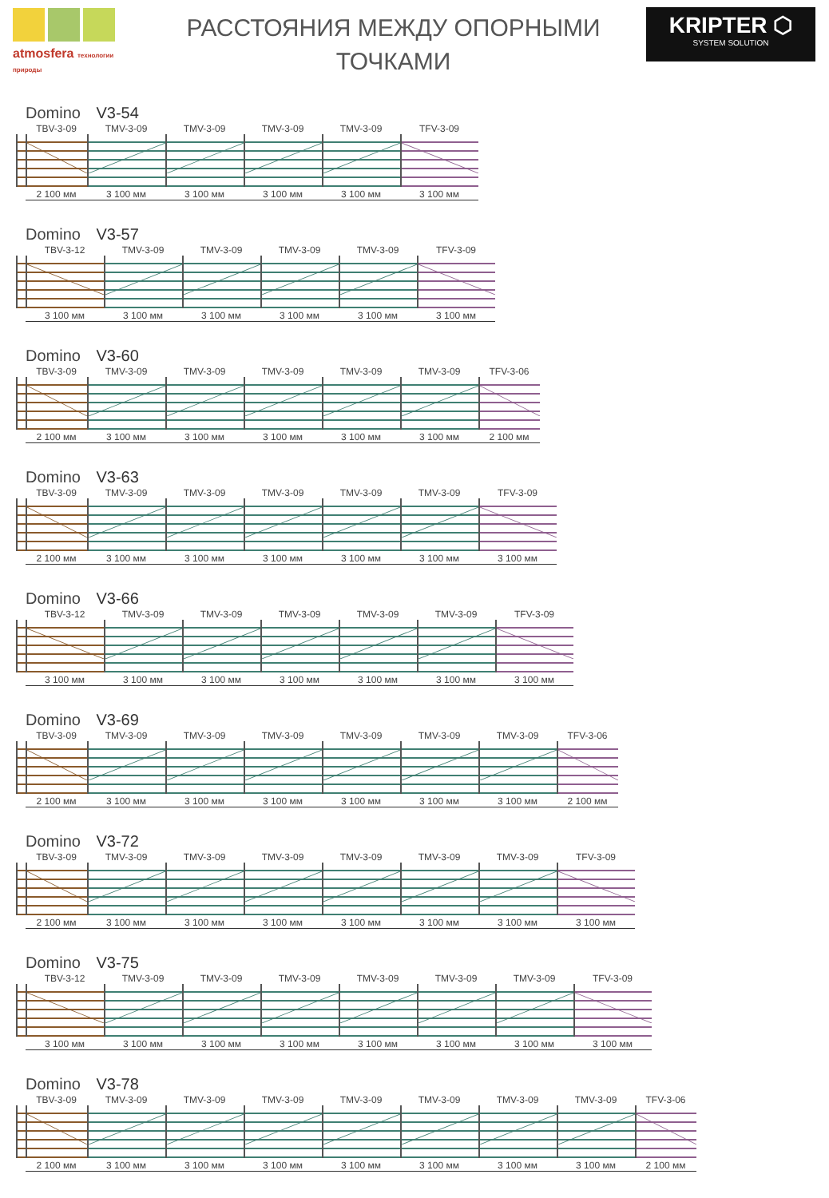atmosfera технологии природы
РАССТОЯНИЯ МЕЖДУ ОПОРНЫМИ
ТОЧКАМИ
KRIPTER ⬡
SYSTEM SOLUTION
Domino V3-54
TBV-3-09 TMV-3-09 TMV-3-09 TMV-3-09 TMV-3-09 TFV-3-09
2 100 мм 3 100 мм 3 100 мм 3 100 мм 3 100 мм 3 100 мм
Domino V3-57
TBV-3-12 TMV-3-09 TMV-3-09 TMV-3-09 TMV-3-09 TFV-3-09
3 100 мм 3 100 мм 3 100 мм 3 100 мм 3 100 мм 3 100 мм
Domino V3-60
TBV-3-09 TMV-3-09 TMV-3-09 TMV-3-09 TMV-3-09 TMV-3-09 TFV-3-06
2 100 мм 3 100 мм 3 100 мм 3 100 мм 3 100 мм 3 100 мм 2 100 мм
Domino V3-63
TBV-3-09 TMV-3-09 TMV-3-09 TMV-3-09 TMV-3-09 TMV-3-09 TFV-3-09
2 100 мм 3 100 мм 3 100 мм 3 100 мм 3 100 мм 3 100 мм 3 100 мм
Domino V3-66
TBV-3-12 TMV-3-09 TMV-3-09 TMV-3-09 TMV-3-09 TMV-3-09 TFV-3-09
3 100 мм 3 100 мм 3 100 мм 3 100 мм 3 100 мм 3 100 мм 3 100 мм
Domino V3-69
TBV-3-09 TMV-3-09 TMV-3-09 TMV-3-09 TMV-3-09 TMV-3-09 TMV-3-09 TFV-3-06
2 100 мм 3 100 мм 3 100 мм 3 100 мм 3 100 мм 3 100 мм 3 100 мм 2 100 мм
Domino V3-72
TBV-3-09 TMV-3-09 TMV-3-09 TMV-3-09 TMV-3-09 TMV-3-09 TMV-3-09 TFV-3-09
2 100 мм 3 100 мм 3 100 мм 3 100 мм 3 100 мм 3 100 мм 3 100 мм 3 100 мм
Domino V3-75
TBV-3-12 TMV-3-09 TMV-3-09 TMV-3-09 TMV-3-09 TMV-3-09 TMV-3-09 TFV-3-09
3 100 мм 3 100 мм 3 100 мм 3 100 мм 3 100 мм 3 100 мм 3 100 мм 3 100 мм
Domino V3-78
TBV-3-09 TMV-3-09 TMV-3-09 TMV-3-09 TMV-3-09 TMV-3-09 TMV-3-09 TMV-3-09 TFV-3-06
2 100 мм 3 100 мм 3 100 мм 3 100 мм 3 100 мм 3 100 мм 3 100 мм 3 100 мм 2 100 мм